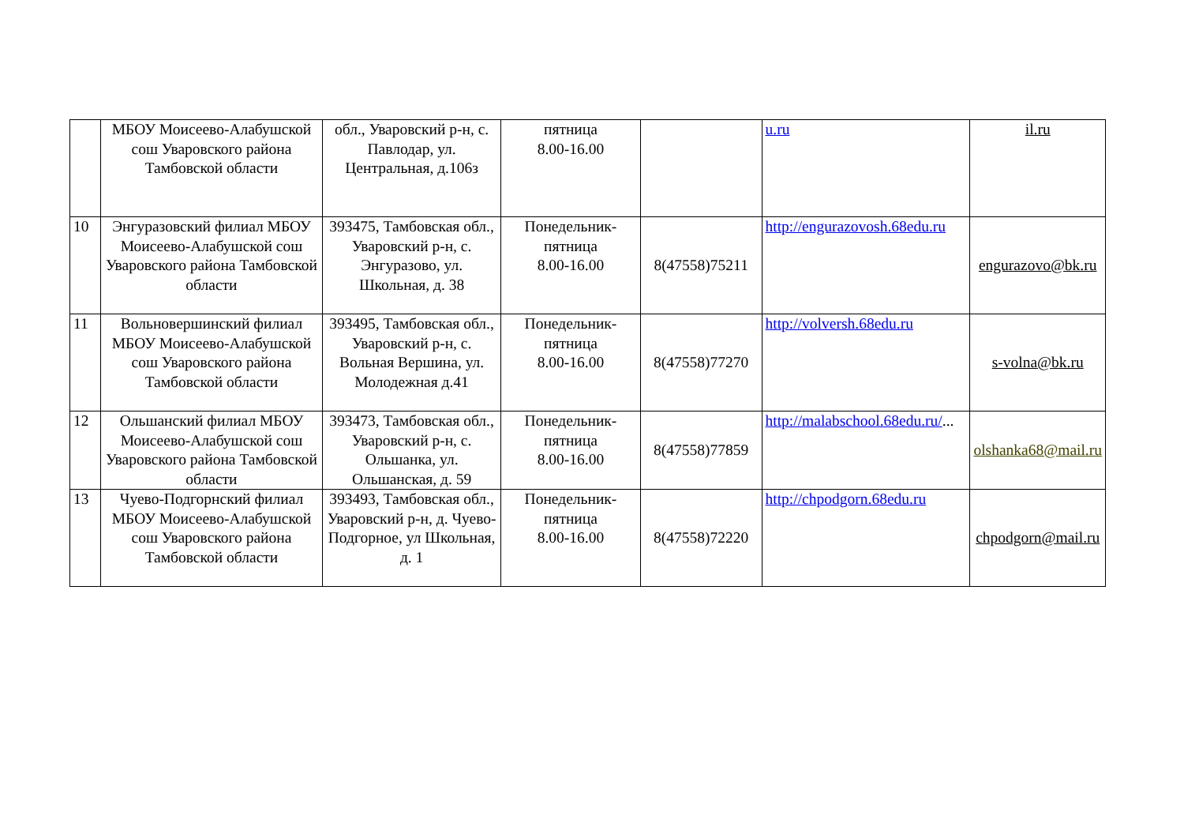| | МБОУ Моисеево-Алабушской сош Уваровского района Тамбовской области | обл., Уваровский р-н, с. Павлодар, ул. Центральная, д.106з | пятница 8.00-16.00 | | u.ru | il.ru |
| 10 | Энгуразовский филиал МБОУ Моисеево-Алабушской сош Уваровского района Тамбовской области | 393475, Тамбовская обл., Уваровский р-н, с. Энгуразово, ул. Школьная, д. 38 | Понедельник-пятница 8.00-16.00 | 8(47558)75211 | http://engurazovosh.68edu.ru | engurazovo@bk.ru |
| 11 | Вольновершинский филиал МБОУ Моисеево-Алабушской сош Уваровского района Тамбовской области | 393495, Тамбовская обл., Уваровский р-н, с. Вольная Вершина, ул. Молодежная д.41 | Понедельник-пятница 8.00-16.00 | 8(47558)77270 | http://volversh.68edu.ru | s-volna@bk.ru |
| 12 | Ольшанский филиал МБОУ Моисеево-Алабушской сош Уваровского района Тамбовской области | 393473, Тамбовская обл., Уваровский р-н, с. Ольшанка, ул. Ольшанская, д. 59 | Понедельник-пятница 8.00-16.00 | 8(47558)77859 | http://malabschool.68edu.ru/ ... | olshanka68@mail.ru |
| 13 | Чуево-Подгорнский филиал МБОУ Моисеево-Алабушской сош Уваровского района Тамбовской области | 393493, Тамбовская обл., Уваровский р-н, д. Чуево-Подгорное, ул Школьная, д. 1 | Понедельник-пятница 8.00-16.00 | 8(47558)72220 | http://chpodgorn.68edu.ru | chpodgorn@mail.ru |